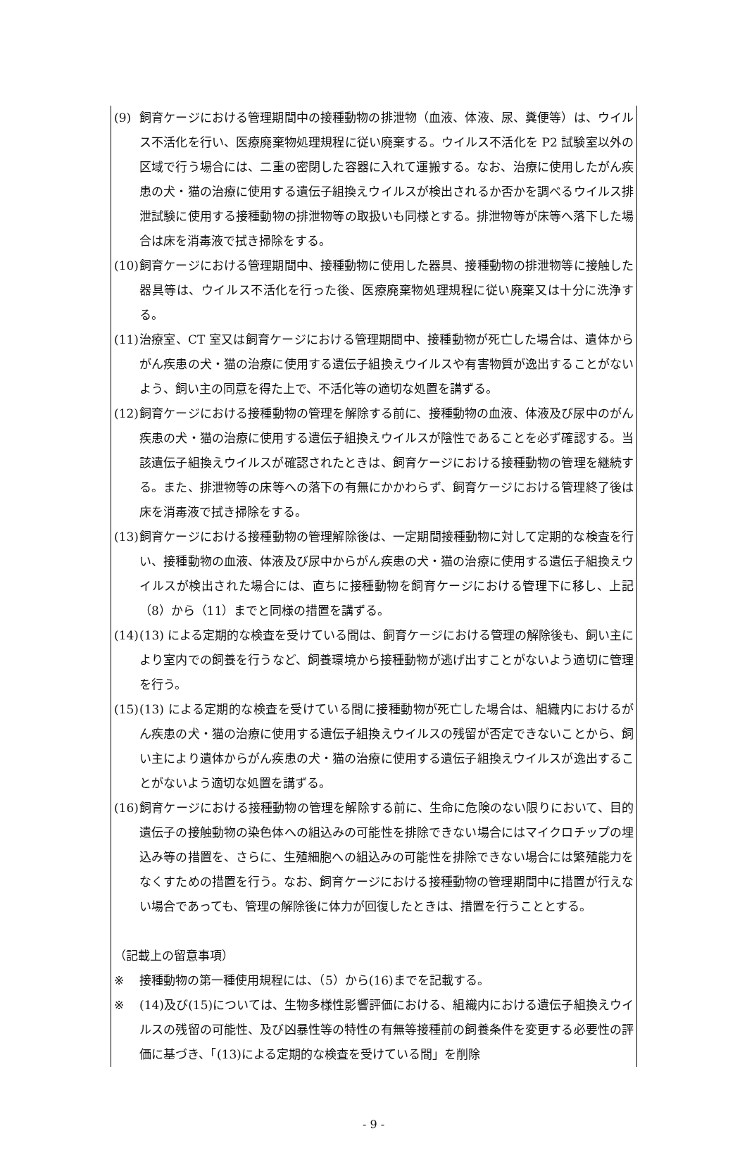(9) 飼育ケージにおける管理期間中の接種動物の排泄物（血液、体液、尿、糞便等）は、ウイルス不活化を行い、医療廃棄物処理規程に従い廃棄する。ウイルス不活化を P2 試験室以外の区域で行う場合には、二重の密閉した容器に入れて運搬する。なお、治療に使用したがん疾患の犬・猫の治療に使用する遺伝子組換えウイルスが検出されるか否かを調べるウイルス排泄試験に使用する接種動物の排泄物等の取扱いも同様とする。排泄物等が床等へ落下した場合は床を消毒液で拭き掃除をする。
(10)
飼育ケージにおける管理期間中、接種動物に使用した器具、接種動物の排泄物等に接触した器具等は、ウイルス不活化を行った後、医療廃棄物処理規程に従い廃棄又は十分に洗浄する。
(11)
治療室、CT 室又は飼育ケージにおける管理期間中、接種動物が死亡した場合は、遺体からがん疾患の犬・猫の治療に使用する遺伝子組換えウイルスや有害物質が逸出することがないよう、飼い主の同意を得た上で、不活化等の適切な処置を講ずる。
(12)
飼育ケージにおける接種動物の管理を解除する前に、接種動物の血液、体液及び尿中のがん疾患の犬・猫の治療に使用する遺伝子組換えウイルスが陰性であることを必ず確認する。当該遺伝子組換えウイルスが確認されたときは、飼育ケージにおける接種動物の管理を継続する。また、排泄物等の床等への落下の有無にかかわらず、飼育ケージにおける管理終了後は床を消毒液で拭き掃除をする。
(13)
飼育ケージにおける接種動物の管理解除後は、一定期間接種動物に対して定期的な検査を行い、接種動物の血液、体液及び尿中からがん疾患の犬・猫の治療に使用する遺伝子組換えウイルスが検出された場合には、直ちに接種動物を飼育ケージにおける管理下に移し、上記（8）から（11）までと同様の措置を講ずる。
(14)
(13) による定期的な検査を受けている間は、飼育ケージにおける管理の解除後も、飼い主により室内での飼養を行うなど、飼養環境から接種動物が逃げ出すことがないよう適切に管理を行う。
(15)
(13) による定期的な検査を受けている間に接種動物が死亡した場合は、組織内におけるがん疾患の犬・猫の治療に使用する遺伝子組換えウイルスの残留が否定できないことから、飼い主により遺体からがん疾患の犬・猫の治療に使用する遺伝子組換えウイルスが逸出することがないよう適切な処置を講ずる。
(16)
飼育ケージにおける接種動物の管理を解除する前に、生命に危険のない限りにおいて、目的遺伝子の接触動物の染色体への組込みの可能性を排除できない場合にはマイクロチップの埋込み等の措置を、さらに、生殖細胞への組込みの可能性を排除できない場合には繁殖能力をなくすための措置を行う。なお、飼育ケージにおける接種動物の管理期間中に措置が行えない場合であっても、管理の解除後に体力が回復したときは、措置を行うこととする。
（記載上の留意事項）
※ 接種動物の第一種使用規程には、（5）から(16)までを記載する。
※ (14)及び(15)については、生物多様性影響評価における、組織内における遺伝子組換えウイルスの残留の可能性、及び凶暴性等の特性の有無等接種前の飼養条件を変更する必要性の評価に基づき、「(13)による定期的な検査を受けている間」を削除
- 9 -